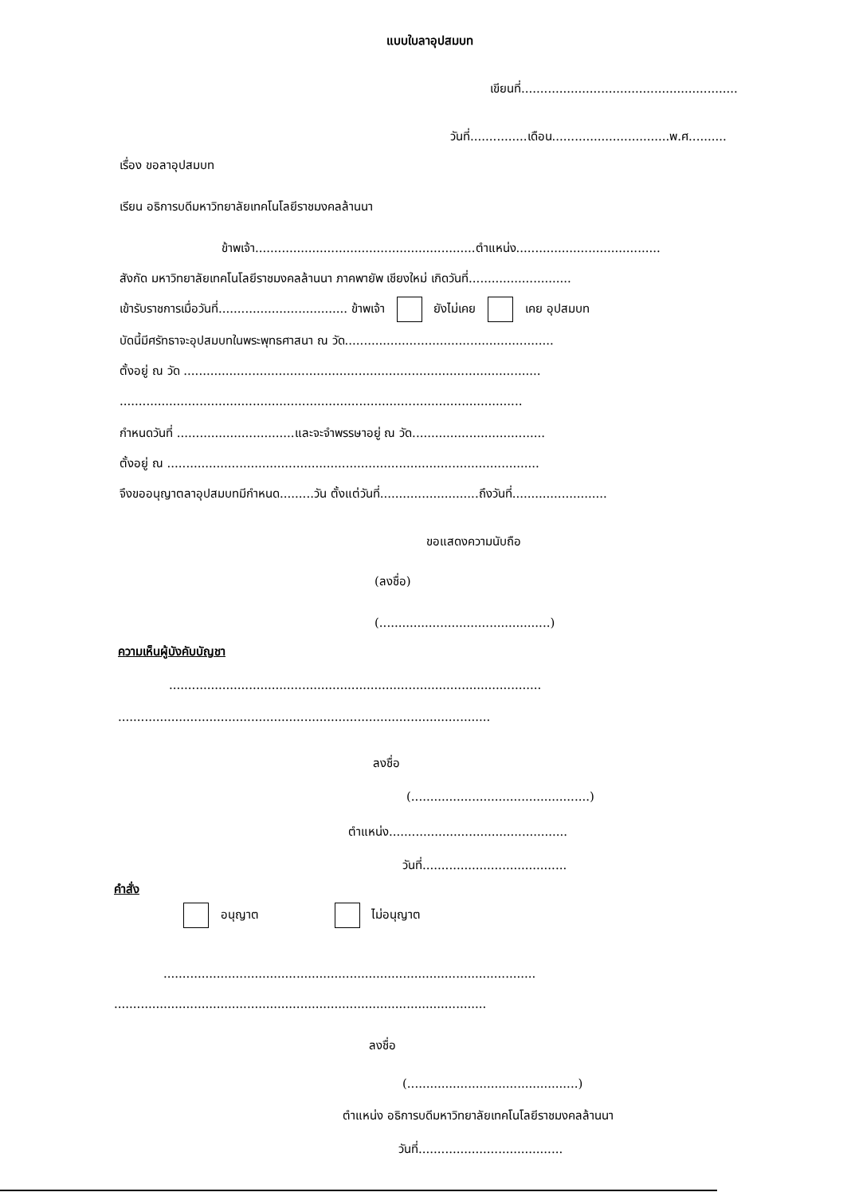แบบใบลาอุปสมบท
เขียนที่.........................................................
วันที่...............เดือน...............................พ.ศ..........
เรื่อง ขอลาอุปสมบท
เรียน อธิการบดีมหาวิทยาลัยเทคโนโลยีราชมงคลล้านนา
ข้าพเจ้า..........................................................ตำแหน่ง......................................
สังกัด มหาวิทยาลัยเทคโนโลยีราชมงคลล้านนา ภาคพายัพ เชียงใหม่ เกิดวันที่...........................
เข้ารับราชการเมื่อวันที่.................................. ข้าพเจ้า ยังไม่เคย เคย อุปสมบท
บัดนี้มีศรัทธาจะอุปสมบทในพระพุทธศาสนา ณ วัด.......................................................
ตั้งอยู่ ณ วัด ..............................................................................................
..........................................................................................................
กำหนดวันที่ ...............................และจะจำพรรษาอยู่ ณ วัด...................................
ตั้งอยู่ ณ ..................................................................................................
จึงขออนุญาตลาอุปสมบทมีกำหนด.........วัน ตั้งแต่วันที่..........................ถึงวันที่.........................
ขอแสดงความนับถือ
(ลงชื่อ)
(.............................................)
ความเห็นผู้บังคับบัญชา
..................................................................................................
..................................................................................................
ลงชื่อ
(...............................................)
ตำแหน่ง...............................................
วันที่......................................
คำสั่ง
อนุญาต ไม่อนุญาต
..................................................................................................
..................................................................................................
ลงชื่อ
(.............................................)
ตำแหน่ง อธิการบดีมหาวิทยาลัยเทคโนโลยีราชมงคลล้านนา
วันที่......................................